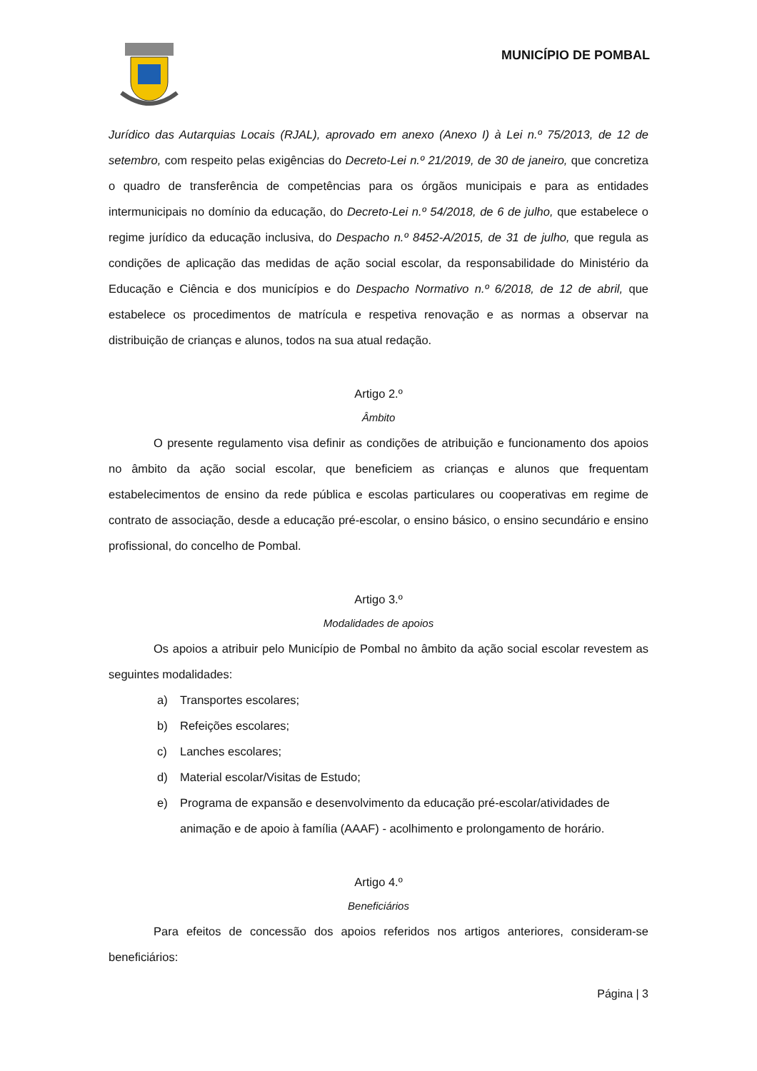MUNICÍPIO DE POMBAL
Jurídico das Autarquias Locais (RJAL), aprovado em anexo (Anexo I) à Lei n.º 75/2013, de 12 de setembro, com respeito pelas exigências do Decreto-Lei n.º 21/2019, de 30 de janeiro, que concretiza o quadro de transferência de competências para os órgãos municipais e para as entidades intermunicipais no domínio da educação, do Decreto-Lei n.º 54/2018, de 6 de julho, que estabelece o regime jurídico da educação inclusiva, do Despacho n.º 8452-A/2015, de 31 de julho, que regula as condições de aplicação das medidas de ação social escolar, da responsabilidade do Ministério da Educação e Ciência e dos municípios e do Despacho Normativo n.º 6/2018, de 12 de abril, que estabelece os procedimentos de matrícula e respetiva renovação e as normas a observar na distribuição de crianças e alunos, todos na sua atual redação.
Artigo 2.º
Âmbito
O presente regulamento visa definir as condições de atribuição e funcionamento dos apoios no âmbito da ação social escolar, que beneficiem as crianças e alunos que frequentam estabelecimentos de ensino da rede pública e escolas particulares ou cooperativas em regime de contrato de associação, desde a educação pré-escolar, o ensino básico, o ensino secundário e ensino profissional, do concelho de Pombal.
Artigo 3.º
Modalidades de apoios
Os apoios a atribuir pelo Município de Pombal no âmbito da ação social escolar revestem as seguintes modalidades:
a) Transportes escolares;
b) Refeições escolares;
c) Lanches escolares;
d) Material escolar/Visitas de Estudo;
e) Programa de expansão e desenvolvimento da educação pré-escolar/atividades de animação e de apoio à família (AAAF) - acolhimento e prolongamento de horário.
Artigo 4.º
Beneficiários
Para efeitos de concessão dos apoios referidos nos artigos anteriores, consideram-se beneficiários:
Página | 3